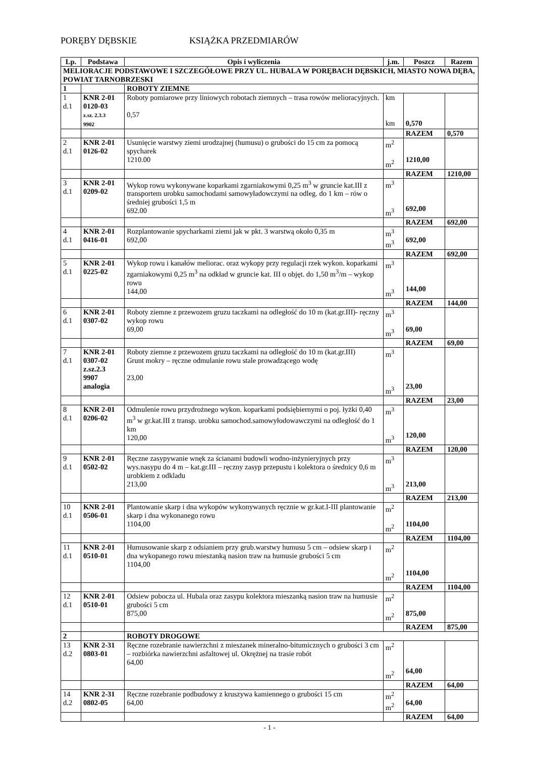PORĘBY DĘBSKIE KSIĄŻKA PRZEDMIARÓW
| Lp. | Podstawa | Opis i wyliczenia | j.m. | Poszcz | Razem |
| --- | --- | --- | --- | --- | --- |
| MELIORACJE PODSTAWOWE I SZCZEGÓŁOWE PRZY UL. HUBALA W PORĘBACH DĘBSKICH, MIASTO NOWA DĘBA, POWIAT TARNOBRZESKI | | | | | |
| 1 | | ROBOTY ZIEMNE | | | |
| 1 d.1 | KNR 2-01 0120-03 z.sz. 2.3.3 9902 | Roboty pomiarowe przy liniowych robotach ziemnych – trasa rowów melioracyjnych. 0,57 | km km | 0,570 | |
| | | | | RAZEM | 0,570 |
| 2 d.1 | KNR 2-01 0126-02 | Usunięcie warstwy ziemi urodzajnej (humusu) o grubości do 15 cm za pomocą spycharek 1210.00 | m<sup>2</sup> m<sup>2</sup> | 1210,00 | |
| | | | | RAZEM | 1210,00 |
| 3 d.1 | KNR 2-01 0209-02 | Wykop rowu wykonywane koparkami zgarniakowymi 0,25 m<sup>3</sup> w gruncie kat.III z transportem urobku samochodami samowyładowczymi na odleg. do 1 km – rów o średniej grubości 1,5 m 692.00 | m<sup>3</sup> m<sup>3</sup> | 692,00 | |
| | | | | RAZEM | 692,00 |
| 4 d.1 | KNR 2-01 0416-01 | Rozplantowanie spycharkami ziemi jak w pkt. 3 warstwą około 0,35 m 692,00 | m<sup>3</sup> m<sup>3</sup> | 692,00 | |
| | | | | RAZEM | 692,00 |
| 5 d.1 | KNR 2-01 0225-02 | Wykop rowu i kanałów meliorac. oraz wykopy przy regulacji rzek wykon. koparkami zgarniakowymi 0,25 m<sup>3</sup> na odkład w gruncie kat. III o objęt. do 1,50 m<sup>3</sup>/m – wykop rowu 144,00 | m<sup>3</sup> m<sup>3</sup> | 144,00 | |
| | | | | RAZEM | 144,00 |
| 6 d.1 | KNR 2-01 0307-02 | Roboty ziemne z przewozem gruzu taczkami na odległość do 10 m (kat.gr.III)- ręczny wykop rowu 69,00 | m<sup>3</sup> m<sup>3</sup> | 69,00 | |
| | | | | RAZEM | 69,00 |
| 7 d.1 | KNR 2-01 0307-02 z.sz.2.3 9907 analogia | Roboty ziemne z przewozem gruzu taczkami na odległość do 10 m (kat.gr.III) Grunt mokry – ręczne odmulanie rowu stale prowadzącego wodę 23,00 | m<sup>3</sup> m<sup>3</sup> | 23,00 | |
| | | | | RAZEM | 23,00 |
| 8 d.1 | KNR 2-01 0206-02 | Odmulenie rowu przydrożnego wykon. koparkami podsiębiernymi o poj. łyżki 0,40 m<sup>3</sup> w gr.kat.III z transp. urobku samochod.samowyłodowawczymi na odległość do 1 km 120,00 | m<sup>3</sup> m<sup>3</sup> | 120,00 | |
| | | | | RAZEM | 120,00 |
| 9 d.1 | KNR 2-01 0502-02 | Ręczne zasypywanie wnęk za ścianami budowli wodno-inżynieryjnych przy wys.nasypu do 4 m – kat.gr.III – ręczny zasyp przepustu i kolektora o średnicy 0,6 m urobkiem z odkladu 213,00 | m<sup>3</sup> m<sup>3</sup> | 213,00 | |
| | | | | RAZEM | 213,00 |
| 10 d.1 | KNR 2-01 0506-01 | Plantowanie skarp i dna wykopów wykonywanych ręcznie w gr.kat.I-III plantowanie skarp i dna wykonanego rowu 1104,00 | m<sup>2</sup> m<sup>2</sup> | 1104,00 | |
| | | | | RAZEM | 1104,00 |
| 11 d.1 | KNR 2-01 0510-01 | Humusowanie skarp z odsianiem przy grub.warstwy humusu 5 cm – odsiew skarp i dna wykopanego rowu mieszanką nasion traw na humusie grubości 5 cm 1104,00 | m<sup>2</sup> m<sup>2</sup> | 1104,00 | |
| | | | | RAZEM | 1104,00 |
| 12 d.1 | KNR 2-01 0510-01 | Odsiew pobocza ul. Hubala oraz zasypu kolektora mieszanką nasion traw na humusie grubości 5 cm 875,00 | m<sup>2</sup> m<sup>2</sup> | 875,00 | |
| | | | | RAZEM | 875,00 |
| 2 | | ROBOTY DROGOWE | | | |
| 13 d.2 | KNR 2-31 0803-01 | Ręczne rozebranie nawierzchni z mieszanek mineralno-bitumicznych o grubości 3 cm – rozbiórka nawierzchni asfaltowej ul. Okrężnej na trasie robót 64,00 | m<sup>2</sup> m<sup>2</sup> | 64,00 | |
| | | | | RAZEM | 64,00 |
| 14 d.2 | KNR 2-31 0802-05 | Ręczne rozebranie podbudowy z kruszywa kamiennego o grubości 15 cm 64,00 | m<sup>2</sup> m<sup>2</sup> | 64,00 | |
| | | | | RAZEM | 64,00 |
- 1 -